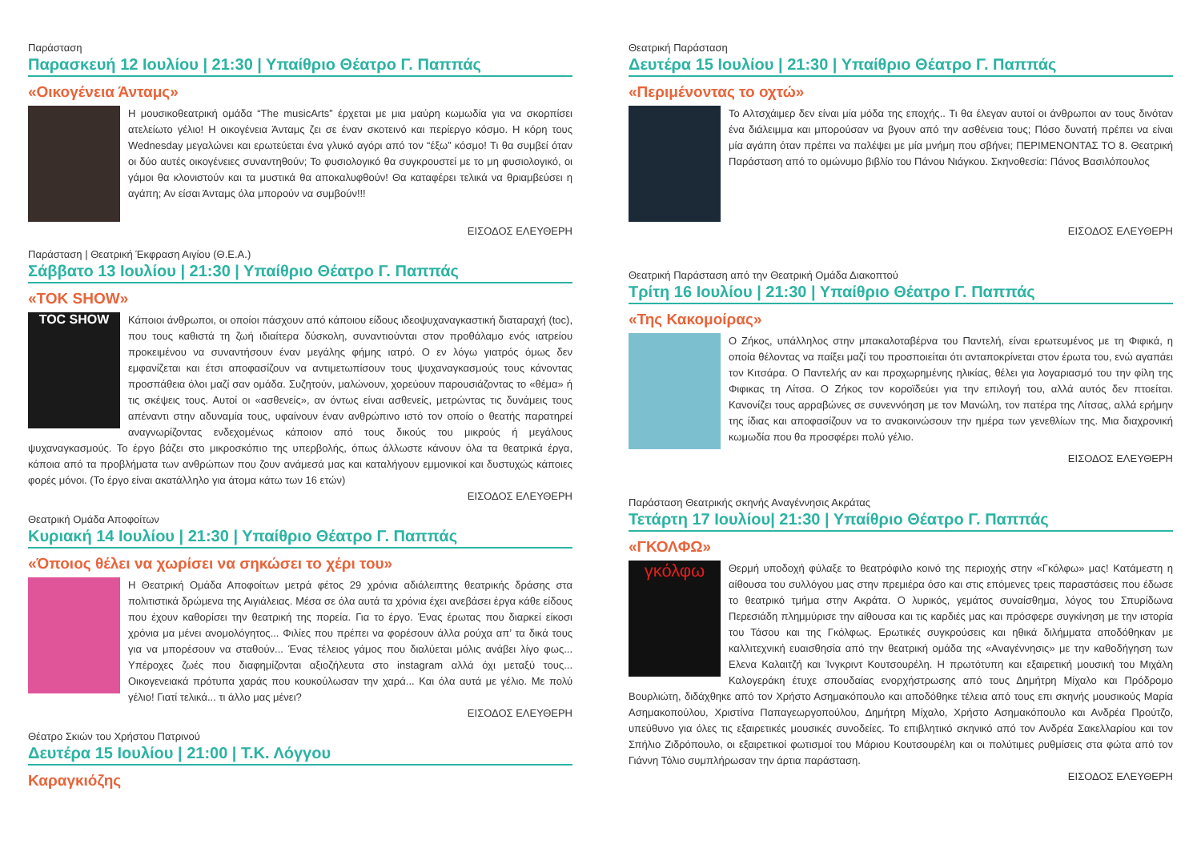Παράσταση
Παρασκευή 12 Ιουλίου | 21:30 | Υπαίθριο Θέατρο Γ. Παππάς
«Οικογένεια Άνταμς»
Η μουσικοθεατρική ομάδα “The musicArts” έρχεται με μια μαύρη κωμωδία για να σκορπίσει ατελείωτο γέλιο! Η οικογένεια Άνταμς ζει σε έναν σκοτεινό και περίεργο κόσμο. Η κόρη τους Wednesday μεγαλώνει και ερωτεύεται ένα γλυκό αγόρι από τον “έξω” κόσμο! Τι θα συμβεί όταν οι δύο αυτές οικογένειες συναντηθούν; Το φυσιολογικό θα συγκρουστεί με το μη φυσιολογικό, οι γάμοι θα κλονιστούν και τα μυστικά θα αποκαλυφθούν! Θα καταφέρει τελικά να θριαμβεύσει η αγάπη; Αν είσαι Άνταμς όλα μπορούν να συμβούν!!!
ΕΙΣΟΔΟΣ ΕΛΕΥΘΕΡΗ
Παράσταση | Θεατρική Έκφραση Αιγίου (Θ.Ε.Α.)
Σάββατο 13 Ιουλίου | 21:30 | Υπαίθριο Θέατρο Γ. Παππάς
«TOK SHOW»
TOC SHOW
Κάποιοι άνθρωποι, οι οποίοι πάσχουν από κάποιου είδους ιδεοψυχαναγκαστική διαταραχή (toc), που τους καθιστά τη ζωή ιδιαίτερα δύσκολη, συναντιούνται στον προθάλαμο ενός ιατρείου προκειμένου να συναντήσουν έναν μεγάλης φήμης ιατρό. Ο εν λόγω γιατρός όμως δεν εμφανίζεται και έτσι αποφασίζουν να αντιμετωπίσουν τους ψυχαναγκασμούς τους κάνοντας προσπάθεια όλοι μαζί σαν ομάδα. Συζητούν, μαλώνουν, χορεύουν παρουσιάζοντας το «θέμα» ή τις σκέψεις τους. Αυτοί οι «ασθενείς», αν όντως είναι ασθενείς, μετρώντας τις δυνάμεις τους απέναντι στην αδυναμία τους, υφαίνουν έναν ανθρώπινο ιστό τον οποίο ο θεατής παρατηρεί αναγνωρίζοντας ενδεχομένως κάποιον από τους δικούς του μικρούς ή μεγάλους ψυχαναγκασμούς. Το έργο βάζει στο μικροσκόπιο της υπερβολής, όπως άλλωστε κάνουν όλα τα θεατρικά έργα, κάποια από τα προβλήματα των ανθρώπων που ζουν ανάμεσά μας και καταλήγουν εμμονικοί και δυστυχώς κάποιες φορές μόνοι. (Το έργο είναι ακατάλληλο για άτομα κάτω των 16 ετών)
ΕΙΣΟΔΟΣ ΕΛΕΥΘΕΡΗ
Θεατρική Ομάδα Αποφοίτων
Κυριακή 14 Ιουλίου | 21:30 | Υπαίθριο Θέατρο Γ. Παππάς
«Όποιος θέλει να χωρίσει να σηκώσει το χέρι του»
Η Θεατρική Ομάδα Αποφοίτων μετρά φέτος 29 χρόνια αδιάλειπτης θεατρικής δράσης στα πολιτιστικά δρώμενα της Αιγιάλειας. Μέσα σε όλα αυτά τα χρόνια έχει ανεβάσει έργα κάθε είδους που έχουν καθορίσει την θεατρική της πορεία. Για το έργο. Ένας έρωτας που διαρκεί είκοσι χρόνια μα μένει ανομολόγητος... Φιλίες που πρέπει να φορέσουν άλλα ρούχα απ’ τα δικά τους για να μπορέσουν να σταθούν... Ένας τέλειος γάμος που διαλύεται μόλις ανάβει λίγο φως... Υπέροχες ζωές που διαφημίζονται αξιοζήλευτα στο instagram αλλά όχι μεταξύ τους... Οικογενειακά πρότυπα χαράς που κουκούλωσαν την χαρά... Και όλα αυτά με γέλιο. Με πολύ γέλιο! Γιατί τελικά... τι άλλο μας μένει?
ΕΙΣΟΔΟΣ ΕΛΕΥΘΕΡΗ
Θέατρο Σκιών του Χρήστου Πατρινού
Δευτέρα 15 Ιουλίου | 21:00 | Τ.Κ. Λόγγου
Καραγκιόζης
Θεατρική Παράσταση
Δευτέρα 15 Ιουλίου | 21:30 | Υπαίθριο Θέατρο Γ. Παππάς
«Περιμένοντας το οχτώ»
Το Αλτσχάιμερ δεν είναι μία μόδα της εποχής.. Τι θα έλεγαν αυτοί οι άνθρωποι αν τους δινόταν ένα διάλειμμα και μπορούσαν να βγουν από την ασθένεια τους; Πόσο δυνατή πρέπει να είναι μία αγάπη όταν πρέπει να παλέψει με μία μνήμη που σβήνει; ΠΕΡΙΜΕΝΟΝΤΑΣ ΤΟ 8. Θεατρική Παράσταση από το ομώνυμο βιβλίο του Πάνου Νιάγκου. Σκηνοθεσία: Πάνος Βασιλόπουλος
ΕΙΣΟΔΟΣ ΕΛΕΥΘΕΡΗ
Θεατρική Παράσταση από την Θεατρική Ομάδα Διακοπτού
Τρίτη 16 Ιουλίου | 21:30 | Υπαίθριο Θέατρο Γ. Παππάς
«Της Κακομοίρας»
Ο Ζήκος, υπάλληλος στην μπακαλοταβέρνα του Παντελή, είναι ερωτευμένος με τη Φιφικά, η οποία θέλοντας να παίξει μαζί του προσποιείται ότι ανταποκρίνεται στον έρωτα του, ενώ αγαπάει τον Κιτσάρα. Ο Παντελής αν και προχωρημένης ηλικίας, θέλει για λογαριασμό του την φίλη της Φιφικας τη Λίτσα. Ο Ζήκος τον κοροϊδεύει για την επιλογή του, αλλά αυτός δεν πτοείται. Κανονίζει τους αρραβώνες σε συνεννόηση με τον Μανώλη, τον πατέρα της Λίτσας, αλλά ερήμην της ίδιας και αποφασίζουν να το ανακοινώσουν την ημέρα των γενεθλίων της. Μια διαχρονική κωμωδία που θα προσφέρει πολύ γέλιο.
ΕΙΣΟΔΟΣ ΕΛΕΥΘΕΡΗ
Παράσταση Θεατρικής σκηνής Αναγέννησις Ακράτας
Τετάρτη 17 Ιουλίου| 21:30 | Υπαίθριο Θέατρο Γ. Παππάς
«ΓΚΟΛΦΩ»
γκόλφω
Θερμή υποδοχή φύλαξε το θεατρόφιλο κοινό της περιοχής στην «Γκόλφω» μας! Κατάμεστη η αίθουσα του συλλόγου μας στην πρεμιέρα όσο και στις επόμενες τρεις παραστάσεις που έδωσε το θεατρικό τμήμα στην Ακράτα. Ο λυρικός, γεμάτος συναίσθημα, λόγος του Σπυρίδωνα Περεσιάδη πλημμύρισε την αίθουσα και τις καρδιές μας και πρόσφερε συγκίνηση με την ιστορία του Τάσου και της Γκόλφως. Ερωτικές συγκρούσεις και ηθικά διλήμματα αποδόθηκαν με καλλιτεχνική ευαισθησία από την θεατρική ομάδα της «Αναγέννησις» με την καθοδήγηση των Ελενα Καλαιτζή και Ίνγκριντ Κουτσουρέλη. Η πρωτότυπη και εξαιρετική μουσική του Μιχάλη Καλογεράκη έτυχε σπουδαίας ενορχήστρωσης από τους Δημήτρη Μίχαλο και Πρόδρομο Βουρλιώτη, διδάχθηκε από τον Χρήστο Ασημακόπουλο και αποδόθηκε τέλεια από τους επι σκηνής μουσικούς Μαρία Ασημακοπούλου, Χριστίνα Παπαγεωργοπούλου, Δημήτρη Μίχαλο, Χρήστο Ασημακόπουλο και Ανδρέα Πρoύτζο, υπεύθυνο για όλες τις εξαιρετικές μουσικές συνοδείες. Το επιβλητικό σκηνικό από τον Ανδρέα Σακελλαρίου και τον Σπήλιο Ζιδρόπουλο, οι εξαιρετικοί φωτισμοί του Μάριου Κουτσουρέλη και οι πολύτιμες ρυθμίσεις στα φώτα από τον Γιάννη Τόλιο συμπλήρωσαν την άρτια παράσταση.
ΕΙΣΟΔΟΣ ΕΛΕΥΘΕΡΗ